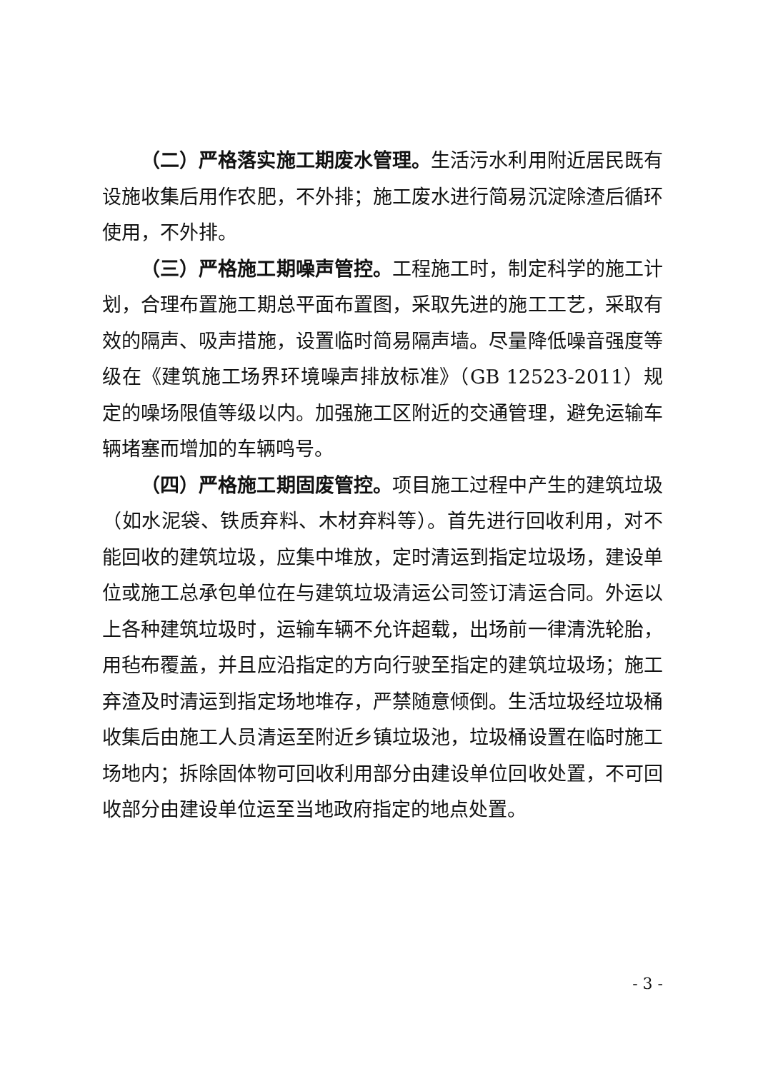（二）严格落实施工期废水管理。生活污水利用附近居民既有设施收集后用作农肥，不外排；施工废水进行简易沉淀除渣后循环使用，不外排。
（三）严格施工期噪声管控。工程施工时，制定科学的施工计划，合理布置施工期总平面布置图，采取先进的施工工艺，采取有效的隔声、吸声措施，设置临时简易隔声墙。尽量降低噪音强度等级在《建筑施工场界环境噪声排放标准》（GB 12523-2011）规定的噪场限值等级以内。加强施工区附近的交通管理，避免运输车辆堵塞而增加的车辆鸣号。
（四）严格施工期固废管控。项目施工过程中产生的建筑垃圾（如水泥袋、铁质弃料、木材弃料等）。首先进行回收利用，对不能回收的建筑垃圾，应集中堆放，定时清运到指定垃圾场，建设单位或施工总承包单位在与建筑垃圾清运公司签订清运合同。外运以上各种建筑垃圾时，运输车辆不允许超载，出场前一律清洗轮胎，用毡布覆盖，并且应沿指定的方向行驶至指定的建筑垃圾场；施工弃渣及时清运到指定场地堆存，严禁随意倾倒。生活垃圾经垃圾桶收集后由施工人员清运至附近乡镇垃圾池，垃圾桶设置在临时施工场地内；拆除固体物可回收利用部分由建设单位回收处置，不可回收部分由建设单位运至当地政府指定的地点处置。
- 3 -